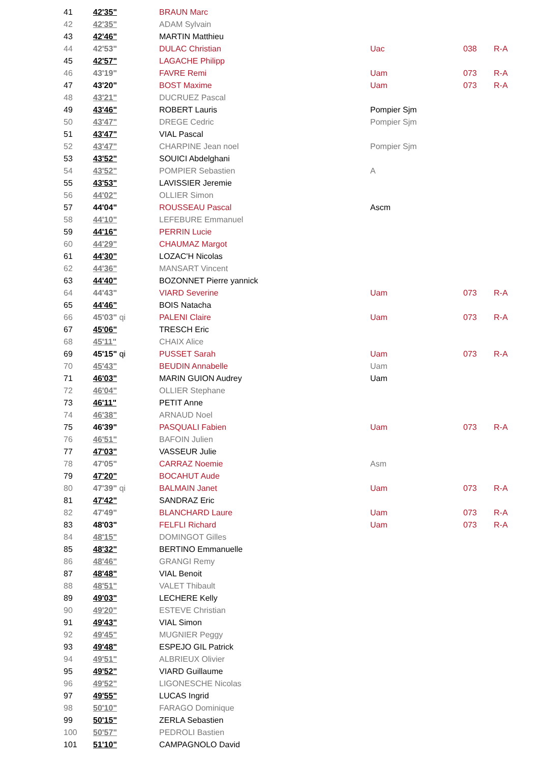| 41 | 42'35" | BRAUN Marc | | | |
| 42 | 42'35" | ADAM Sylvain | | | |
| 43 | 42'46" | MARTIN Matthieu | | | |
| 44 | 42'53" | DULAC Christian | Uac | 038 | R-A |
| 45 | 42'57" | LAGACHE Philipp | | | |
| 46 | 43'19" | FAVRE Remi | Uam | 073 | R-A |
| 47 | 43'20" | BOST Maxime | Uam | 073 | R-A |
| 48 | 43'21" | DUCRUEZ Pascal | | | |
| 49 | 43'46" | ROBERT Lauris | Pompier Sjm | | |
| 50 | 43'47" | DREGE Cedric | Pompier Sjm | | |
| 51 | 43'47" | VIAL Pascal | | | |
| 52 | 43'47" | CHARPINE Jean noel | Pompier Sjm | | |
| 53 | 43'52" | SOUICI Abdelghani | | | |
| 54 | 43'52" | POMPIER Sebastien | A | | |
| 55 | 43'53" | LAVISSIER Jeremie | | | |
| 56 | 44'02" | OLLIER Simon | | | |
| 57 | 44'04" | ROUSSEAU Pascal | Ascm | | |
| 58 | 44'10" | LEFEBURE Emmanuel | | | |
| 59 | 44'16" | PERRIN Lucie | | | |
| 60 | 44'29" | CHAUMAZ Margot | | | |
| 61 | 44'30" | LOZAC'H Nicolas | | | |
| 62 | 44'36" | MANSART Vincent | | | |
| 63 | 44'40" | BOZONNET Pierre yannick | | | |
| 64 | 44'43" | VIARD Severine | Uam | 073 | R-A |
| 65 | 44'46" | BOIS Natacha | | | |
| 66 | 45'03" qi | PALENI Claire | Uam | 073 | R-A |
| 67 | 45'06" | TRESCH Eric | | | |
| 68 | 45'11" | CHAIX Alice | | | |
| 69 | 45'15" qi | PUSSET Sarah | Uam | 073 | R-A |
| 70 | 45'43" | BEUDIN Annabelle | Uam | | |
| 71 | 46'03" | MARIN GUION Audrey | Uam | | |
| 72 | 46'04" | OLLIER Stephane | | | |
| 73 | 46'11" | PETIT Anne | | | |
| 74 | 46'38" | ARNAUD Noel | | | |
| 75 | 46'39" | PASQUALI Fabien | Uam | 073 | R-A |
| 76 | 46'51" | BAFOIN Julien | | | |
| 77 | 47'03" | VASSEUR Julie | | | |
| 78 | 47'05" | CARRAZ Noemie | Asm | | |
| 79 | 47'20" | BOCAHUT Aude | | | |
| 80 | 47'39" qi | BALMAIN Janet | Uam | 073 | R-A |
| 81 | 47'42" | SANDRAZ Eric | | | |
| 82 | 47'49" | BLANCHARD Laure | Uam | 073 | R-A |
| 83 | 48'03" | FELFLI Richard | Uam | 073 | R-A |
| 84 | 48'15" | DOMINGOT Gilles | | | |
| 85 | 48'32" | BERTINO Emmanuelle | | | |
| 86 | 48'46" | GRANGI Remy | | | |
| 87 | 48'48" | VIAL Benoit | | | |
| 88 | 48'51" | VALET Thibault | | | |
| 89 | 49'03" | LECHERE Kelly | | | |
| 90 | 49'20" | ESTEVE Christian | | | |
| 91 | 49'43" | VIAL Simon | | | |
| 92 | 49'45" | MUGNIER Peggy | | | |
| 93 | 49'48" | ESPEJO GIL Patrick | | | |
| 94 | 49'51" | ALBRIEUX Olivier | | | |
| 95 | 49'52" | VIARD Guillaume | | | |
| 96 | 49'52" | LIGONESCHE Nicolas | | | |
| 97 | 49'55" | LUCAS Ingrid | | | |
| 98 | 50'10" | FARAGO Dominique | | | |
| 99 | 50'15" | ZERLA Sebastien | | | |
| 100 | 50'57" | PEDROLI Bastien | | | |
| 101 | 51'10" | CAMPAGNOLO David | | | |